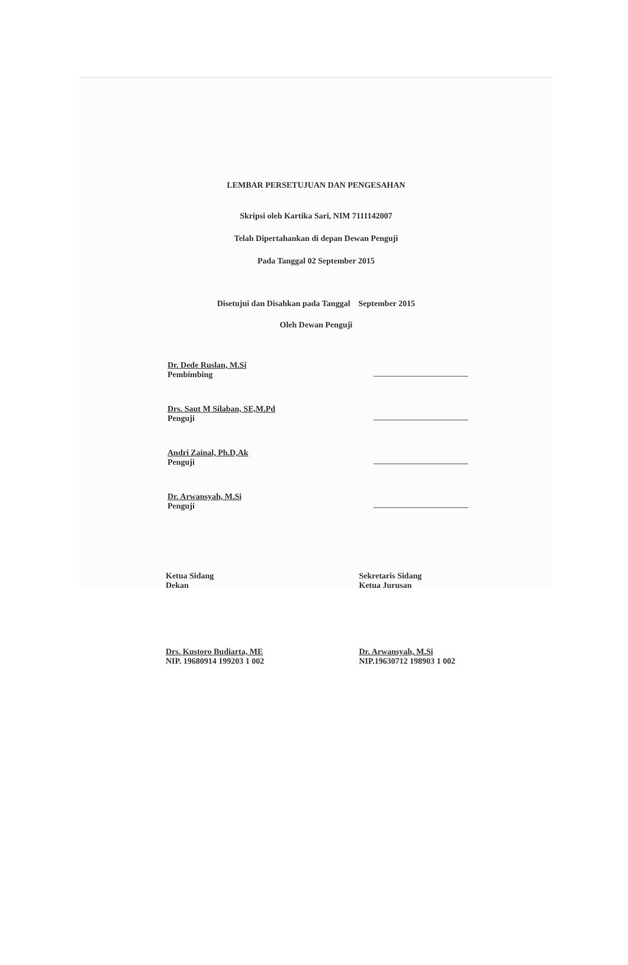LEMBAR PERSETUJUAN DAN PENGESAHAN
Skripsi oleh Kartika Sari, NIM 7111142007
Telah Dipertahankan di depan Dewan Penguji
Pada Tanggal 02 September 2015
Disetujui dan Disahkan pada Tanggal September 2015
Oleh Dewan Penguji
Dr. Dede Ruslan, M.Si
Pembimbing
Drs. Saut M Silaban, SE,M.Pd
Penguji
Andri Zainal, Ph.D,Ak
Penguji
Dr. Arwansyah, M.Si
Penguji
Ketua Sidang
Dekan
Drs. Kustoro Budiarta, ME
NIP. 19680914 199203 1 002
Sekretaris Sidang
Ketua Jurusan
Dr. Arwansyah, M.Si
NIP.19630712 198903 1 002